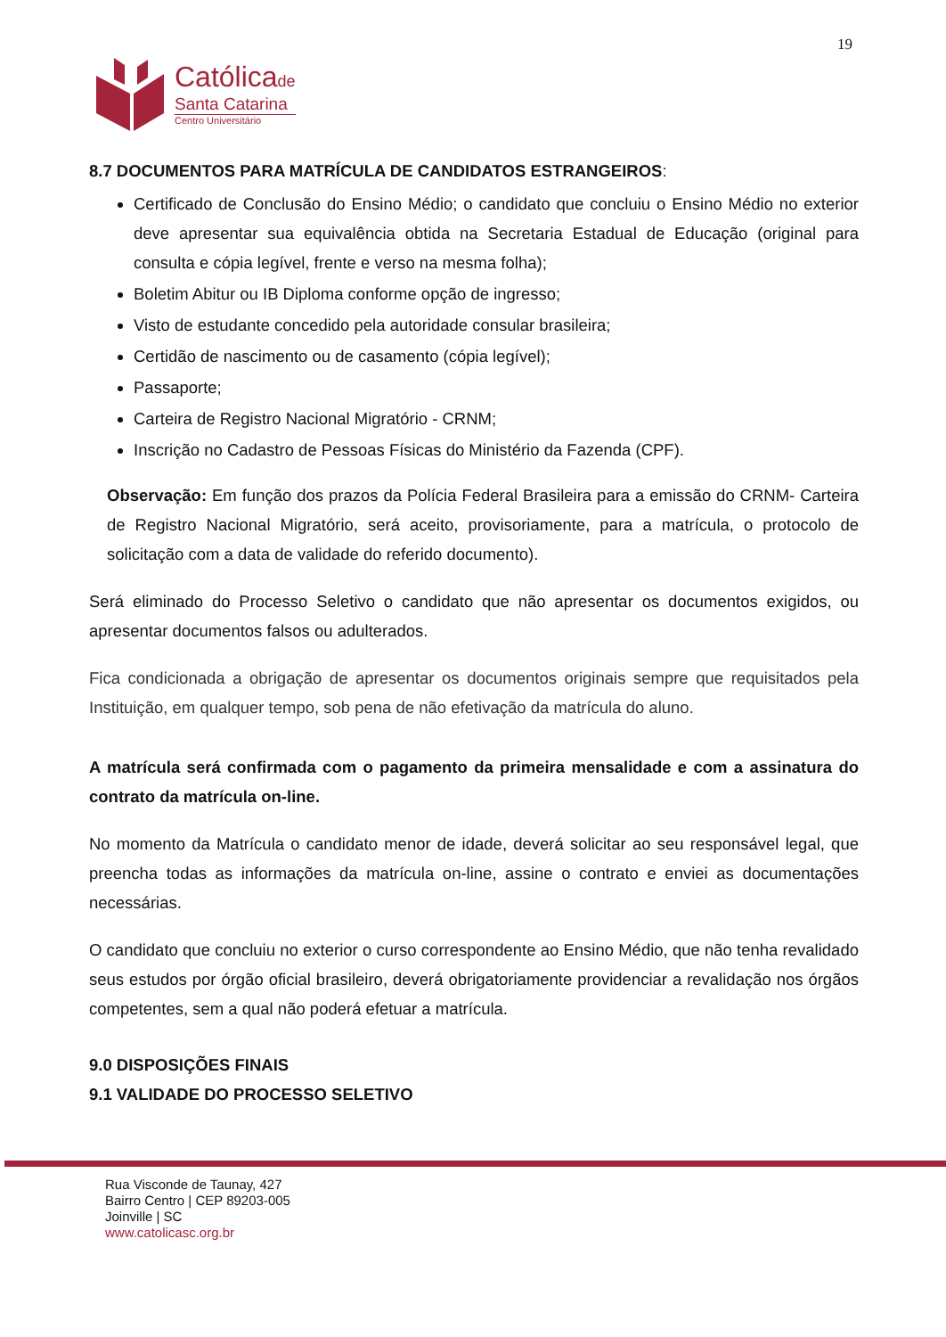19
Católicade
Santa Catarina
Centro Universitário
8.7 DOCUMENTOS PARA MATRÍCULA DE CANDIDATOS ESTRANGEIROS:
Certificado de Conclusão do Ensino Médio; o candidato que concluiu o Ensino Médio no exterior deve apresentar sua equivalência obtida na Secretaria Estadual de Educação (original para consulta e cópia legível, frente e verso na mesma folha);
Boletim Abitur ou IB Diploma conforme opção de ingresso;
Visto de estudante concedido pela autoridade consular brasileira;
Certidão de nascimento ou de casamento (cópia legível);
Passaporte;
Carteira de Registro Nacional Migratório - CRNM;
Inscrição no Cadastro de Pessoas Físicas do Ministério da Fazenda (CPF).
Observação: Em função dos prazos da Polícia Federal Brasileira para a emissão do CRNM- Carteira de Registro Nacional Migratório, será aceito, provisoriamente, para a matrícula, o protocolo de solicitação com a data de validade do referido documento).
Será eliminado do Processo Seletivo o candidato que não apresentar os documentos exigidos, ou apresentar documentos falsos ou adulterados.
Fica condicionada a obrigação de apresentar os documentos originais sempre que requisitados pela Instituição, em qualquer tempo, sob pena de não efetivação da matrícula do aluno.
A matrícula será confirmada com o pagamento da primeira mensalidade e com a assinatura do contrato da matrícula on-line.
No momento da Matrícula o candidato menor de idade, deverá solicitar ao seu responsável legal, que preencha todas as informações da matrícula on-line, assine o contrato e enviei as documentações necessárias.
O candidato que concluiu no exterior o curso correspondente ao Ensino Médio, que não tenha revalidado seus estudos por órgão oficial brasileiro, deverá obrigatoriamente providenciar a revalidação nos órgãos competentes, sem a qual não poderá efetuar a matrícula.
9.0 DISPOSIÇÕES FINAIS
9.1 VALIDADE DO PROCESSO SELETIVO
Rua Visconde de Taunay, 427
Bairro Centro | CEP 89203-005
Joinville | SC
www.catolicasc.org.br